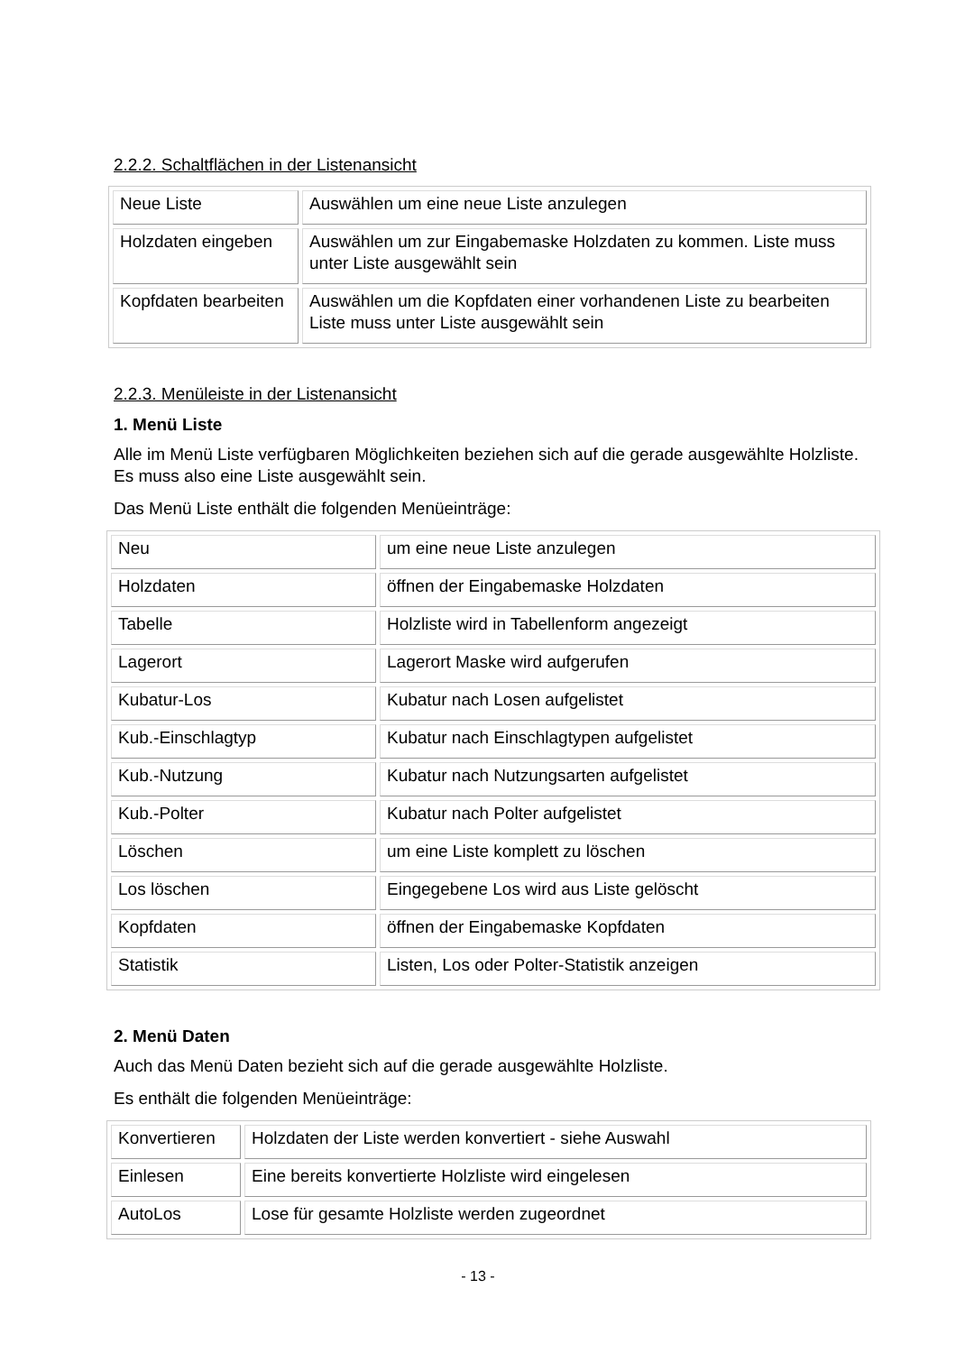2.2.2. Schaltflächen in der Listenansicht
| Neue Liste | Auswählen um eine neue Liste anzulegen |
| Holzdaten eingeben | Auswählen um zur Eingabemaske Holzdaten zu kommen. Liste muss unter Liste ausgewählt sein |
| Kopfdaten bearbeiten | Auswählen um die Kopfdaten einer vorhandenen Liste zu bearbeiten Liste muss unter Liste ausgewählt sein |
2.2.3. Menüleiste in der Listenansicht
1. Menü Liste
Alle im Menü Liste verfügbaren Möglichkeiten beziehen sich auf die gerade ausgewählte Holzliste. Es muss also eine Liste ausgewählt sein.
Das Menü Liste enthält die folgenden Menüeinträge:
| Neu | um eine neue Liste anzulegen |
| Holzdaten | öffnen der Eingabemaske Holzdaten |
| Tabelle | Holzliste wird in Tabellenform angezeigt |
| Lagerort | Lagerort Maske wird aufgerufen |
| Kubatur-Los | Kubatur nach Losen aufgelistet |
| Kub.-Einschlagtyp | Kubatur nach Einschlagtypen aufgelistet |
| Kub.-Nutzung | Kubatur nach Nutzungsarten aufgelistet |
| Kub.-Polter | Kubatur nach Polter aufgelistet |
| Löschen | um eine Liste komplett zu löschen |
| Los löschen | Eingegebene Los wird aus Liste gelöscht |
| Kopfdaten | öffnen der Eingabemaske Kopfdaten |
| Statistik | Listen, Los oder Polter-Statistik anzeigen |
2. Menü Daten
Auch das Menü Daten bezieht sich auf die gerade ausgewählte Holzliste.
Es enthält die folgenden Menüeinträge:
| Konvertieren | Holzdaten der Liste werden konvertiert - siehe Auswahl |
| Einlesen | Eine bereits konvertierte Holzliste wird eingelesen |
| AutoLos | Lose für gesamte Holzliste werden zugeordnet |
- 13 -